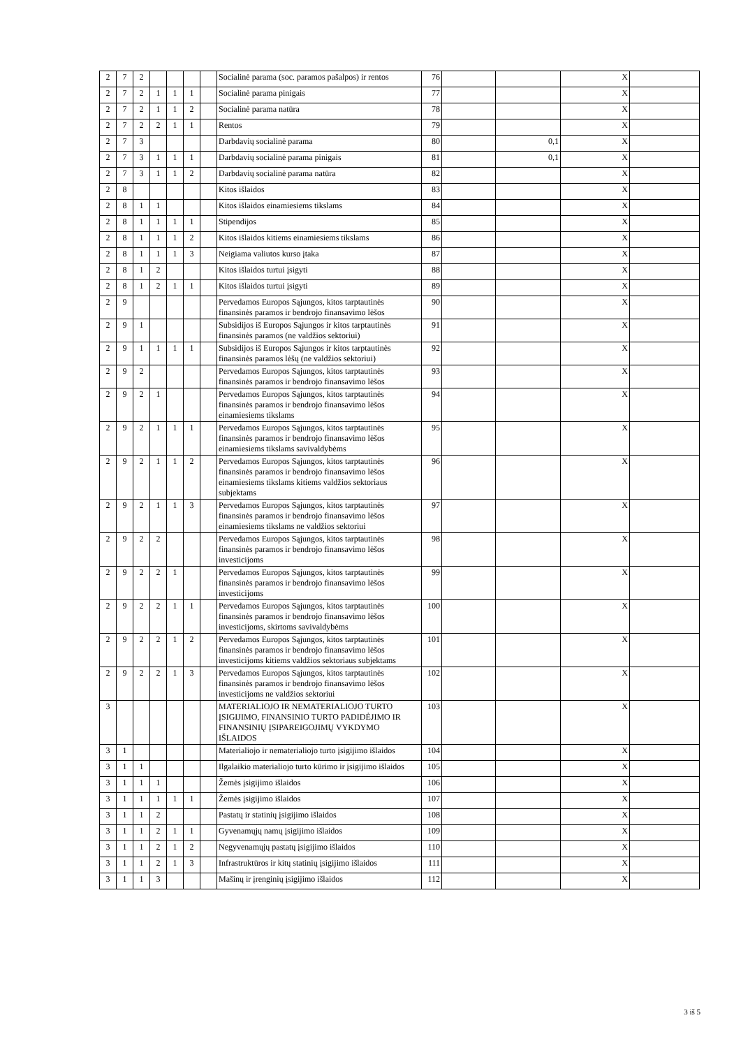| 2 | 7 | 2 | | | | | Socialinė parama (soc. paramos pašalpos) ir rentos | 76 | | | X | |
| 2 | 7 | 2 | 1 | 1 | 1 | | Socialinė parama pinigais | 77 | | | X | |
| 2 | 7 | 2 | 1 | 1 | 2 | | Socialinė parama natūra | 78 | | | X | |
| 2 | 7 | 2 | 2 | 1 | 1 | | Rentos | 79 | | | X | |
| 2 | 7 | 3 | | | | | Darbdavių socialinė parama | 80 | | 0,1 | X | |
| 2 | 7 | 3 | 1 | 1 | 1 | | Darbdavių socialinė parama pinigais | 81 | | 0,1 | X | |
| 2 | 7 | 3 | 1 | 1 | 2 | | Darbdavių socialinė parama natūra | 82 | | | X | |
| 2 | 8 | | | | | | Kitos išlaidos | 83 | | | X | |
| 2 | 8 | 1 | 1 | | | | Kitos išlaidos einamiesiems tikslams | 84 | | | X | |
| 2 | 8 | 1 | 1 | 1 | 1 | | Stipendijos | 85 | | | X | |
| 2 | 8 | 1 | 1 | 1 | 2 | | Kitos išlaidos kitiems einamiesiems tikslams | 86 | | | X | |
| 2 | 8 | 1 | 1 | 1 | 3 | | Neigiama valiutos kurso įtaka | 87 | | | X | |
| 2 | 8 | 1 | 2 | | | | Kitos išlaidos turtui įsigyti | 88 | | | X | |
| 2 | 8 | 1 | 2 | 1 | 1 | | Kitos išlaidos turtui įsigyti | 89 | | | X | |
| 2 | 9 | | | | | | Pervedamos Europos Sąjungos, kitos tarptautinės finansinės paramos ir bendrojo finansavimo lėšos | 90 | | | X | |
| 2 | 9 | 1 | | | | | Subsidijos iš Europos Sąjungos ir kitos tarptautinės finansinės paramos (ne valdžios sektoriui) | 91 | | | X | |
| 2 | 9 | 1 | 1 | 1 | 1 | | Subsidijos iš Europos Sąjungos ir kitos tarptautinės finansinės paramos lėšų (ne valdžios sektoriui) | 92 | | | X | |
| 2 | 9 | 2 | | | | | Pervedamos Europos Sąjungos, kitos tarptautinės finansinės paramos ir bendrojo finansavimo lėšos | 93 | | | X | |
| 2 | 9 | 2 | 1 | | | | Pervedamos Europos Sąjungos, kitos tarptautinės finansinės paramos ir bendrojo finansavimo lėšos einamiesiems tikslams | 94 | | | X | |
| 2 | 9 | 2 | 1 | 1 | 1 | | Pervedamos Europos Sąjungos, kitos tarptautinės finansinės paramos ir bendrojo finansavimo lėšos einamiesiems tikslams savivaldybėms | 95 | | | X | |
| 2 | 9 | 2 | 1 | 1 | 2 | | Pervedamos Europos Sąjungos, kitos tarptautinės finansinės paramos ir bendrojo finansavimo lėšos einamiesiems tikslams kitiems valdžios sektoriaus subjektams | 96 | | | X | |
| 2 | 9 | 2 | 1 | 1 | 3 | | Pervedamos Europos Sąjungos, kitos tarptautinės finansinės paramos ir bendrojo finansavimo lėšos einamiesiems tikslams ne valdžios sektoriui | 97 | | | X | |
| 2 | 9 | 2 | 2 | | | | Pervedamos Europos Sąjungos, kitos tarptautinės finansinės paramos ir bendrojo finansavimo lėšos investicijoms | 98 | | | X | |
| 2 | 9 | 2 | 2 | 1 | | | Pervedamos Europos Sąjungos, kitos tarptautinės finansinės paramos ir bendrojo finansavimo lėšos investicijoms | 99 | | | X | |
| 2 | 9 | 2 | 2 | 1 | 1 | | Pervedamos Europos Sąjungos, kitos tarptautinės finansinės paramos ir bendrojo finansavimo lėšos investicijoms, skirtoms savivaldybėms | 100 | | | X | |
| 2 | 9 | 2 | 2 | 1 | 2 | | Pervedamos Europos Sąjungos, kitos tarptautinės finansinės paramos ir bendrojo finansavimo lėšos investicijoms kitiems valdžios sektoriaus subjektams | 101 | | | X | |
| 2 | 9 | 2 | 2 | 1 | 3 | | Pervedamos Europos Sąjungos, kitos tarptautinės finansinės paramos ir bendrojo finansavimo lėšos investicijoms ne valdžios sektoriui | 102 | | | X | |
| 3 | | | | | | | MATERIALIOJO IR NEMATERIALIOJO TURTO ĮSIGIJIMO, FINANSINIO TURTO PADIDĖJIMO IR FINANSINIŲ ĮSIPAREIGOJIMŲ VYKDYMO IŠLAIDOS | 103 | | | X | |
| 3 | 1 | | | | | | Materialiojo ir nematerialiojo turto įsigijimo išlaidos | 104 | | | X | |
| 3 | 1 | 1 | | | | | Ilgalaikio materialiojo turto kūrimo ir įsigijimo išlaidos | 105 | | | X | |
| 3 | 1 | 1 | 1 | | | | Žemės įsigijimo išlaidos | 106 | | | X | |
| 3 | 1 | 1 | 1 | 1 | 1 | | Žemės įsigijimo išlaidos | 107 | | | X | |
| 3 | 1 | 1 | 2 | | | | Pastatų ir statinių įsigijimo išlaidos | 108 | | | X | |
| 3 | 1 | 1 | 2 | 1 | 1 | | Gyvenamųjų namų įsigijimo išlaidos | 109 | | | X | |
| 3 | 1 | 1 | 2 | 1 | 2 | | Negyvenamųjų pastatų įsigijimo išlaidos | 110 | | | X | |
| 3 | 1 | 1 | 2 | 1 | 3 | | Infrastruktūros ir kitų statinių įsigijimo išlaidos | 111 | | | X | |
| 3 | 1 | 1 | 3 | | | | Mašinų ir įrenginių įsigijimo išlaidos | 112 | | | X | |
3 iš 5